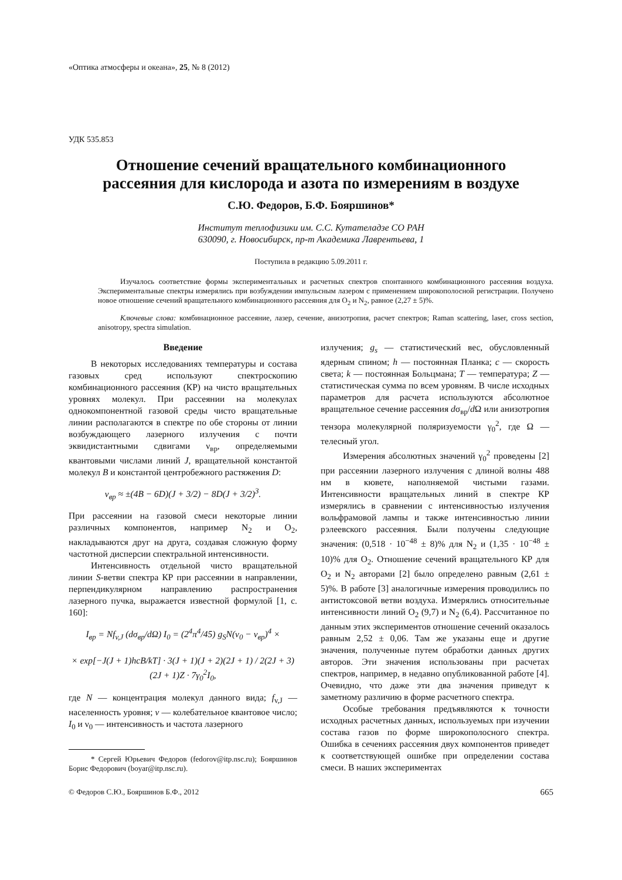«Оптика атмосферы и океана», 25, № 8 (2012)
УДК 535.853
Отношение сечений вращательного комбинационного
рассеяния для кислорода и азота по измерениям в воздухе
С.Ю. Федоров, Б.Ф. Бояршинов*
Институт теплофизики им. С.С. Кутателадзе СО РАН
630090, г. Новосибирск, пр-т Академика Лаврентьева, 1
Поступила в редакцию 5.09.2011 г.
Изучалось соответствие формы экспериментальных и расчетных спектров спонтанного комбинационного рассеяния воздуха. Экспериментальные спектры измерялись при возбуждении импульсным лазером с применением широкополосной регистрации. Получено новое отношение сечений вращательного комбинационного рассеяния для O<sub>2</sub> и N<sub>2</sub>, равное (2,27 ± 5)%.
Ключевые слова: комбинационное рассеяние, лазер, сечение, анизотропия, расчет спектров; Raman scattering, laser, cross section, anisotropy, spectra simulation.
Введение
В некоторых исследованиях температуры и состава газовых сред используют спектроскопию комбинационного рассеяния (КР) на чисто вращательных уровнях молекул. При рассеянии на молекулах однокомпонентной газовой среды чисто вращательные линии располагаются в спектре по обе стороны от линии возбуждающего лазерного излучения с почти эквидистантными сдвигами ν<sub>вр</sub>, определяемыми квантовыми числами линий J, вращательной константой молекул B и константой центробежного растяжения D:
ν<sub>вр</sub> ≈ ±(4B − 6D)(J + 3/2) − 8D(J + 3/2)<sup>3</sup>.
При рассеянии на газовой смеси некоторые линии различных компонентов, например N<sub>2</sub> и O<sub>2</sub>, накладываются друг на друга, создавая сложную форму частотной дисперсии спектральной интенсивности.
Интенсивность отдельной чисто вращательной линии S-ветви спектра КР при рассеянии в направлении, перпендикулярном направлению распространения лазерного пучка, выражается известной формулой [1, с. 160]:
I<sub>вр</sub> = Nf<sub>v,J</sub> (dσ<sub>вр</sub>/d Ω) I<sub>0</sub> = (2<sup>4</sup>π<sup>4</sup>/45) g<sub>S</sub>N(ν<sub>0</sub> − ν<sub>вр</sub>)<sup>4</sup> ×
× exp[−J(J + 1)hcB/kT] · 3(J + 1)(J + 2)(2J + 1) / 2(2J + 3)(2J + 1)Z · 7γ<sub>0</sub><sup>2</sup>I<sub>0</sub>,
где N — концентрация молекул данного вида; f<sub>v,J</sub> — населенность уровня; v — колебательное квантовое число; I<sub>0</sub> и ν<sub>0</sub> — интенсивность и частота лазерного
* Сергей Юрьевич Федоров (fedorov@itp.nsc.ru); Бояршинов Борис Федорович (boyar@itp.nsc.ru).
излучения; g<sub>s</sub> — статистический вес, обусловленный ядерным спином; h — постоянная Планка; c — скорость света; k — постоянная Больцмана; T — температура; Z — статистическая сумма по всем уровням. В числе исходных параметров для расчета используются абсолютное вращательное сечение рассеяния dσ<sub>вр</sub>/d Ω или анизотропия тензора молекулярной поляризуемости γ<sub>0</sub><sup>2</sup>, где Ω — телесный угол.
Измерения абсолютных значений γ<sub>0</sub><sup>2</sup> проведены [2] при рассеянии лазерного излучения с длиной волны 488 нм в кювете, наполняемой чистыми газами. Интенсивности вращательных линий в спектре КР измерялись в сравнении с интенсивностью излучения вольфрамовой лампы и также интенсивностью линии рэлеевского рассеяния. Были получены следующие значения: (0,518 · 10<sup>−48</sup> ± 8)% для N<sub>2</sub> и (1,35 · 10<sup>−48</sup> ± 10)% для O<sub>2</sub>. Отношение сечений вращательного КР для O<sub>2</sub> и N<sub>2</sub> авторами [2] было определено равным (2,61 ± 5)%. В работе [3] аналогичные измерения проводились по антистоксовой ветви воздуха. Измерялись относительные интенсивности линий O<sub>2</sub> (9,7) и N<sub>2</sub> (6,4). Рассчитанное по данным этих экспериментов отношение сечений оказалось равным 2,52 ± 0,06. Там же указаны еще и другие значения, полученные путем обработки данных других авторов. Эти значения использованы при расчетах спектров, например, в недавно опубликованной работе [4]. Очевидно, что даже эти два значения приведут к заметному различию в форме расчетного спектра.
Особые требования предъявляются к точности исходных расчетных данных, используемых при изучении состава газов по форме широкополосного спектра. Ошибка в сечениях рассеяния двух компонентов приведет к соответствующей ошибке при определении состава смеси. В наших экспериментах
© Федоров С.Ю., Бояршинов Б.Ф., 2012 665